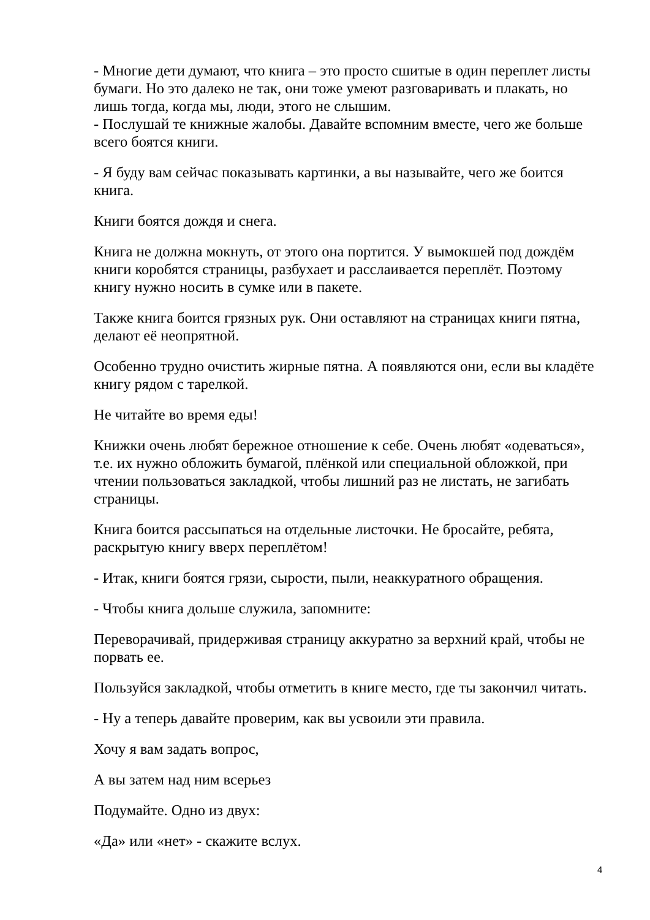- Многие дети думают, что книга – это просто сшитые в один переплет листы бумаги. Но это далеко не так, они тоже умеют разговаривать и плакать, но лишь тогда, когда мы, люди, этого не слышим.
- Послушай те книжные жалобы. Давайте вспомним вместе, чего же больше всего боятся книги.
- Я буду вам сейчас показывать картинки, а вы называйте, чего же боится книга.
Книги боятся дождя и снега.
Книга не должна мокнуть, от этого она портится. У вымокшей под дождём книги коробятся страницы, разбухает и расслаивается переплёт. Поэтому книгу нужно носить в сумке или в пакете.
Также книга боится грязных рук. Они оставляют на страницах книги пятна, делают её неопрятной.
Особенно трудно очистить жирные пятна. А появляются они, если вы кладёте книгу рядом с тарелкой.
Не читайте во время еды!
Книжки очень любят бережное отношение к себе. Очень любят «одеваться», т.е. их нужно обложить бумагой, плёнкой или специальной обложкой, при чтении пользоваться закладкой, чтобы лишний раз не листать, не загибать страницы.
Книга боится рассыпаться на отдельные листочки. Не бросайте, ребята, раскрытую книгу вверх переплётом!
- Итак, книги боятся грязи, сырости, пыли, неаккуратного обращения.
- Чтобы книга дольше служила, запомните:
Переворачивай, придерживая страницу аккуратно за верхний край, чтобы не порвать ее.
Пользуйся закладкой, чтобы отметить в книге место, где ты закончил читать.
- Ну а теперь давайте проверим, как вы усвоили эти правила.
Хочу я вам задать вопрос,
А вы затем над ним всерьез
Подумайте. Одно из двух:
«Да» или «нет» - скажите вслух.
4